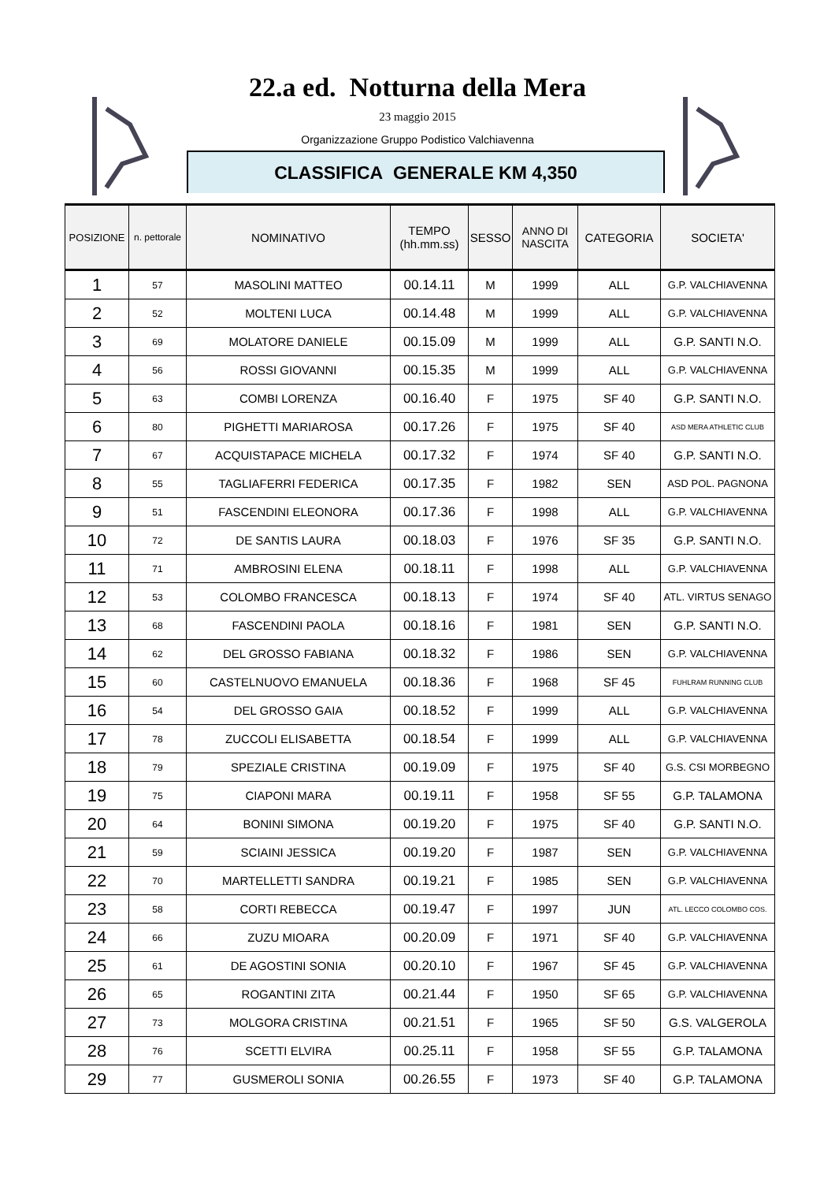22.a ed. Notturna della Mera
23 maggio 2015
Organizzazione Gruppo Podistico Valchiavenna
CLASSIFICA GENERALE KM 4,350
| POSIZIONE | n. pettorale | NOMINATIVO | TEMPO (hh.mm.ss) | SESSO | ANNO DI NASCITA | CATEGORIA | SOCIETA' |
| --- | --- | --- | --- | --- | --- | --- | --- |
| 1 | 57 | MASOLINI MATTEO | 00.14.11 | M | 1999 | ALL | G.P. VALCHIAVENNA |
| 2 | 52 | MOLTENI LUCA | 00.14.48 | M | 1999 | ALL | G.P. VALCHIAVENNA |
| 3 | 69 | MOLATORE DANIELE | 00.15.09 | M | 1999 | ALL | G.P. SANTI N.O. |
| 4 | 56 | ROSSI GIOVANNI | 00.15.35 | M | 1999 | ALL | G.P. VALCHIAVENNA |
| 5 | 63 | COMBI LORENZA | 00.16.40 | F | 1975 | SF 40 | G.P. SANTI N.O. |
| 6 | 80 | PIGHETTI MARIAROSA | 00.17.26 | F | 1975 | SF 40 | ASD MERA ATHLETIC CLUB |
| 7 | 67 | ACQUISTAPACE MICHELA | 00.17.32 | F | 1974 | SF 40 | G.P. SANTI N.O. |
| 8 | 55 | TAGLIAFERRI FEDERICA | 00.17.35 | F | 1982 | SEN | ASD POL. PAGNONA |
| 9 | 51 | FASCENDINI ELEONORA | 00.17.36 | F | 1998 | ALL | G.P. VALCHIAVENNA |
| 10 | 72 | DE SANTIS LAURA | 00.18.03 | F | 1976 | SF 35 | G.P. SANTI N.O. |
| 11 | 71 | AMBROSINI ELENA | 00.18.11 | F | 1998 | ALL | G.P. VALCHIAVENNA |
| 12 | 53 | COLOMBO FRANCESCA | 00.18.13 | F | 1974 | SF 40 | ATL. VIRTUS SENAGO |
| 13 | 68 | FASCENDINI PAOLA | 00.18.16 | F | 1981 | SEN | G.P. SANTI N.O. |
| 14 | 62 | DEL GROSSO FABIANA | 00.18.32 | F | 1986 | SEN | G.P. VALCHIAVENNA |
| 15 | 60 | CASTELNUOVO EMANUELA | 00.18.36 | F | 1968 | SF 45 | FUHLRAM RUNNING CLUB |
| 16 | 54 | DEL GROSSO GAIA | 00.18.52 | F | 1999 | ALL | G.P. VALCHIAVENNA |
| 17 | 78 | ZUCCOLI ELISABETTA | 00.18.54 | F | 1999 | ALL | G.P. VALCHIAVENNA |
| 18 | 79 | SPEZIALE CRISTINA | 00.19.09 | F | 1975 | SF 40 | G.S. CSI MORBEGNO |
| 19 | 75 | CIAPONI MARA | 00.19.11 | F | 1958 | SF 55 | G.P. TALAMONA |
| 20 | 64 | BONINI SIMONA | 00.19.20 | F | 1975 | SF 40 | G.P. SANTI N.O. |
| 21 | 59 | SCIAINI JESSICA | 00.19.20 | F | 1987 | SEN | G.P. VALCHIAVENNA |
| 22 | 70 | MARTELLETTI SANDRA | 00.19.21 | F | 1985 | SEN | G.P. VALCHIAVENNA |
| 23 | 58 | CORTI REBECCA | 00.19.47 | F | 1997 | JUN | ATL. LECCO COLOMBO COS. |
| 24 | 66 | ZUZU MIOARA | 00.20.09 | F | 1971 | SF 40 | G.P. VALCHIAVENNA |
| 25 | 61 | DE AGOSTINI SONIA | 00.20.10 | F | 1967 | SF 45 | G.P. VALCHIAVENNA |
| 26 | 65 | ROGANTINI ZITA | 00.21.44 | F | 1950 | SF 65 | G.P. VALCHIAVENNA |
| 27 | 73 | MOLGORA CRISTINA | 00.21.51 | F | 1965 | SF 50 | G.S. VALGEROLA |
| 28 | 76 | SCETTI ELVIRA | 00.25.11 | F | 1958 | SF 55 | G.P. TALAMONA |
| 29 | 77 | GUSMEROLI SONIA | 00.26.55 | F | 1973 | SF 40 | G.P. TALAMONA |